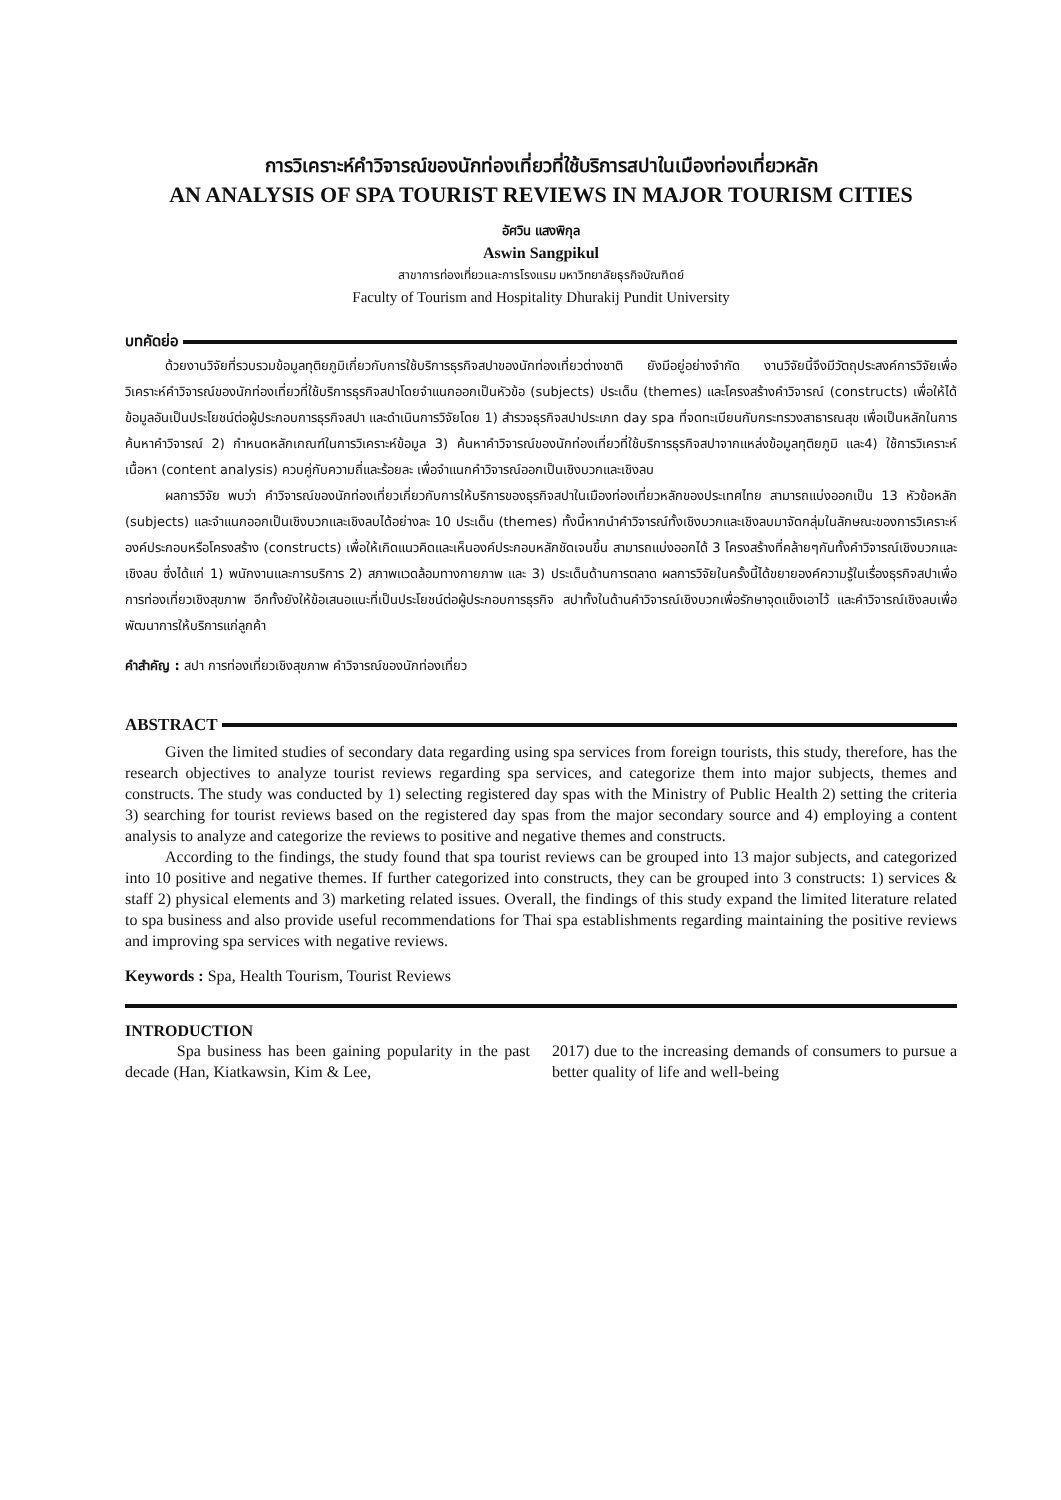การวิเคราะห์คำวิจารณ์ของนักท่องเที่ยวที่ใช้บริการสปาในเมืองท่องเที่ยวหลัก
AN ANALYSIS OF SPA TOURIST REVIEWS IN MAJOR TOURISM CITIES
อัศวิน แสงพิกุล
Aswin Sangpikul
สาขาการท่องเที่ยวและการโรงแรม มหาวิทยาลัยธุรกิจบัณฑิตย์
Faculty of Tourism and Hospitality Dhurakij Pundit University
บทคัดย่อ
ด้วยงานวิจัยที่รวบรวมข้อมูลทุติยภูมิเกี่ยวกับการใช้บริการธุรกิจสปาของนักท่องเที่ยวต่างชาติ ยังมีอยู่อย่างจำกัด งานวิจัยนี้จึงมีวัตถุประสงค์การวิจัยเพื่อวิเคราะห์คำวิจารณ์ของนักท่องเที่ยวที่ใช้บริการธุรกิจสปาโดยจำแนกออกเป็นหัวข้อ (subjects) ประเด็น (themes) และโครงสร้างคำวิจารณ์ (constructs) เพื่อให้ได้ข้อมูลอันเป็นประโยชน์ต่อผู้ประกอบการธุรกิจสปา และดำเนินการวิจัยโดย 1) สำรวจธุรกิจสปาประเภท day spa ที่จดทะเบียนกับกระทรวงสาธารณสุข เพื่อเป็นหลักในการค้นหาคำวิจารณ์ 2) กำหนดหลักเกณฑ์ในการวิเคราะห์ข้อมูล 3) ค้นหาคำวิจารณ์ของนักท่องเที่ยวที่ใช้บริการธุรกิจสปาจากแหล่งข้อมูลทุติยภูมิ และ4) ใช้การวิเคราะห์เนื้อหา (content analysis) ควบคู่กับความถี่และร้อยละ เพื่อจำแนกคำวิจารณ์ออกเป็นเชิงบวกและเชิงลบ
ผลการวิจัย พบว่า คำวิจารณ์ของนักท่องเที่ยวเกี่ยวกับการให้บริการของธุรกิจสปาในเมืองท่องเที่ยวหลักของประเทศไทย สามารถแบ่งออกเป็น 13 หัวข้อหลัก (subjects) และจำแนกออกเป็นเชิงบวกและเชิงลบได้อย่างละ 10 ประเด็น (themes) ทั้งนี้หากนำคำวิจารณ์ทั้งเชิงบวกและเชิงลบมาจัดกลุ่มในลักษณะของการวิเคราะห์องค์ประกอบหรือโครงสร้าง (constructs) เพื่อให้เกิดแนวคิดและเห็นองค์ประกอบหลักชัดเจนขึ้น สามารถแบ่งออกได้ 3 โครงสร้างที่คล้ายๆกันทั้งคำวิจารณ์เชิงบวกและเชิงลบ ซึ่งได้แก่ 1) พนักงานและการบริการ 2) สภาพแวดล้อมทางกายภาพ และ 3) ประเด็นด้านการตลาด ผลการวิจัยในครั้งนี้ได้ขยายองค์ความรู้ในเรื่องธุรกิจสปาเพื่อการท่องเที่ยวเชิงสุขภาพ อีกทั้งยังให้ข้อเสนอแนะที่เป็นประโยชน์ต่อผู้ประกอบการธุรกิจ สปาทั้งในด้านคำวิจารณ์เชิงบวกเพื่อรักษาจุดแข็งเอาไว้ และคำวิจารณ์เชิงลบเพื่อพัฒนาการให้บริการแก่ลูกค้า
คำสำคัญ : สปา การท่องเที่ยวเชิงสุขภาพ คำวิจารณ์ของนักท่องเที่ยว
ABSTRACT
Given the limited studies of secondary data regarding using spa services from foreign tourists, this study, therefore, has the research objectives to analyze tourist reviews regarding spa services, and categorize them into major subjects, themes and constructs. The study was conducted by 1) selecting registered day spas with the Ministry of Public Health 2) setting the criteria 3) searching for tourist reviews based on the registered day spas from the major secondary source and 4) employing a content analysis to analyze and categorize the reviews to positive and negative themes and constructs.
According to the findings, the study found that spa tourist reviews can be grouped into 13 major subjects, and categorized into 10 positive and negative themes. If further categorized into constructs, they can be grouped into 3 constructs: 1) services & staff 2) physical elements and 3) marketing related issues. Overall, the findings of this study expand the limited literature related to spa business and also provide useful recommendations for Thai spa establishments regarding maintaining the positive reviews and improving spa services with negative reviews.
Keywords : Spa, Health Tourism, Tourist Reviews
INTRODUCTION
Spa business has been gaining popularity in the past decade (Han, Kiatkawsin, Kim & Lee,
2017) due to the increasing demands of consumers to pursue a better quality of life and well-being